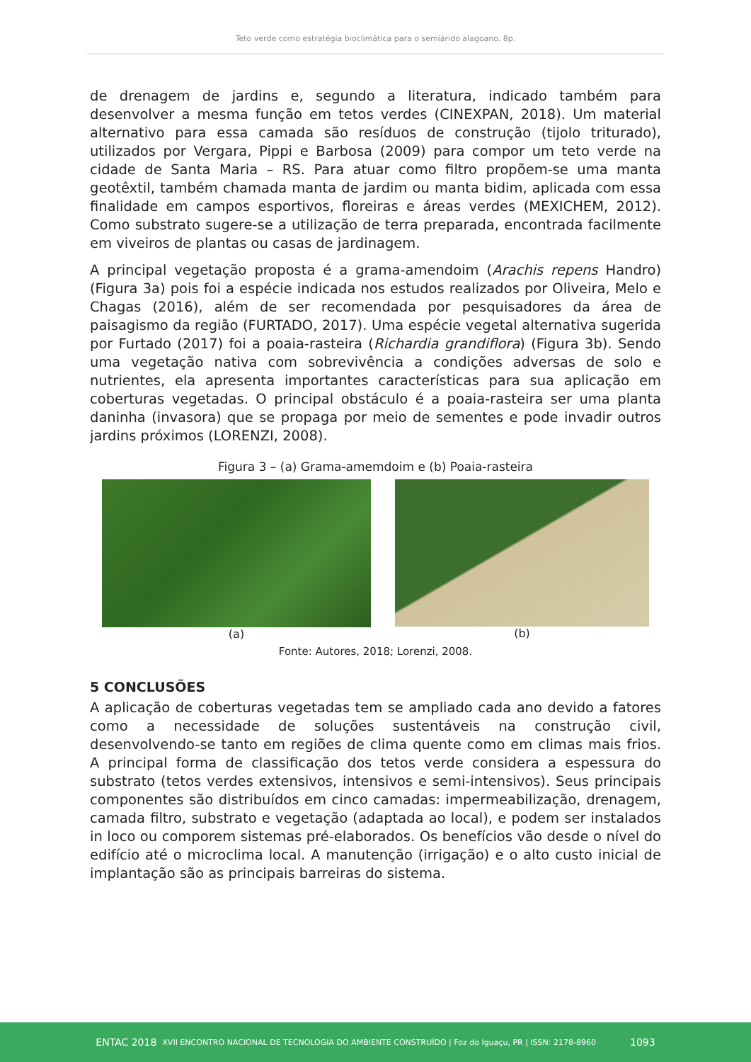Teto verde como estratégia bioclimática para o semiárido alagoano. 8p.
de drenagem de jardins e, segundo a literatura, indicado também para desenvolver a mesma função em tetos verdes (CINEXPAN, 2018). Um material alternativo para essa camada são resíduos de construção (tijolo triturado), utilizados por Vergara, Pippi e Barbosa (2009) para compor um teto verde na cidade de Santa Maria – RS. Para atuar como filtro propõem-se uma manta geotêxtil, também chamada manta de jardim ou manta bidim, aplicada com essa finalidade em campos esportivos, floreiras e áreas verdes (MEXICHEM, 2012). Como substrato sugere-se a utilização de terra preparada, encontrada facilmente em viveiros de plantas ou casas de jardinagem.
A principal vegetação proposta é a grama-amendoim (Arachis repens Handro) (Figura 3a) pois foi a espécie indicada nos estudos realizados por Oliveira, Melo e Chagas (2016), além de ser recomendada por pesquisadores da área de paisagismo da região (FURTADO, 2017). Uma espécie vegetal alternativa sugerida por Furtado (2017) foi a poaia-rasteira (Richardia grandiflora) (Figura 3b). Sendo uma vegetação nativa com sobrevivência a condições adversas de solo e nutrientes, ela apresenta importantes características para sua aplicação em coberturas vegetadas. O principal obstáculo é a poaia-rasteira ser uma planta daninha (invasora) que se propaga por meio de sementes e pode invadir outros jardins próximos (LORENZI, 2008).
Figura 3 – (a) Grama-amemdoim e (b) Poaia-rasteira
(a) (b)
Fonte: Autores, 2018; Lorenzi, 2008.
5 CONCLUSÕES
A aplicação de coberturas vegetadas tem se ampliado cada ano devido a fatores como a necessidade de soluções sustentáveis na construção civil, desenvolvendo-se tanto em regiões de clima quente como em climas mais frios. A principal forma de classificação dos tetos verde considera a espessura do substrato (tetos verdes extensivos, intensivos e semi-intensivos). Seus principais componentes são distribuídos em cinco camadas: impermeabilização, drenagem, camada filtro, substrato e vegetação (adaptada ao local), e podem ser instalados in loco ou comporem sistemas pré-elaborados. Os benefícios vão desde o nível do edifício até o microclima local. A manutenção (irrigação) e o alto custo inicial de implantação são as principais barreiras do sistema.
ENTAC 2018 XVII ENCONTRO NACIONAL DE TECNOLOGIA DO AMBIENTE CONSTRUÍDO | Foz do Iguaçu, PR | ISSN: 2178-8960 1093